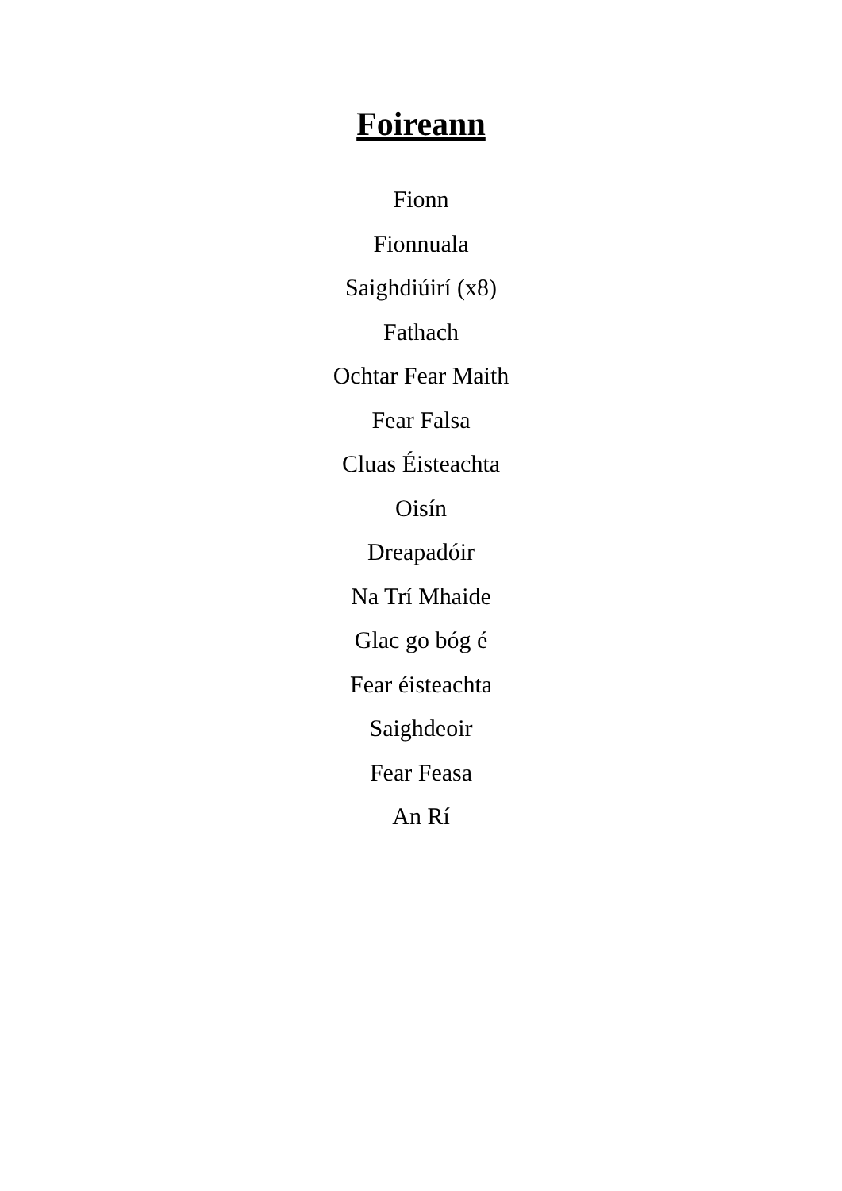Foireann
Fionn
Fionnuala
Saighdiúirí (x8)
Fathach
Ochtar Fear Maith
Fear Falsa
Cluas Éisteachta
Oisín
Dreapadóir
Na Trí Mhaide
Glac go bóg é
Fear éisteachta
Saighdeoir
Fear Feasa
An Rí